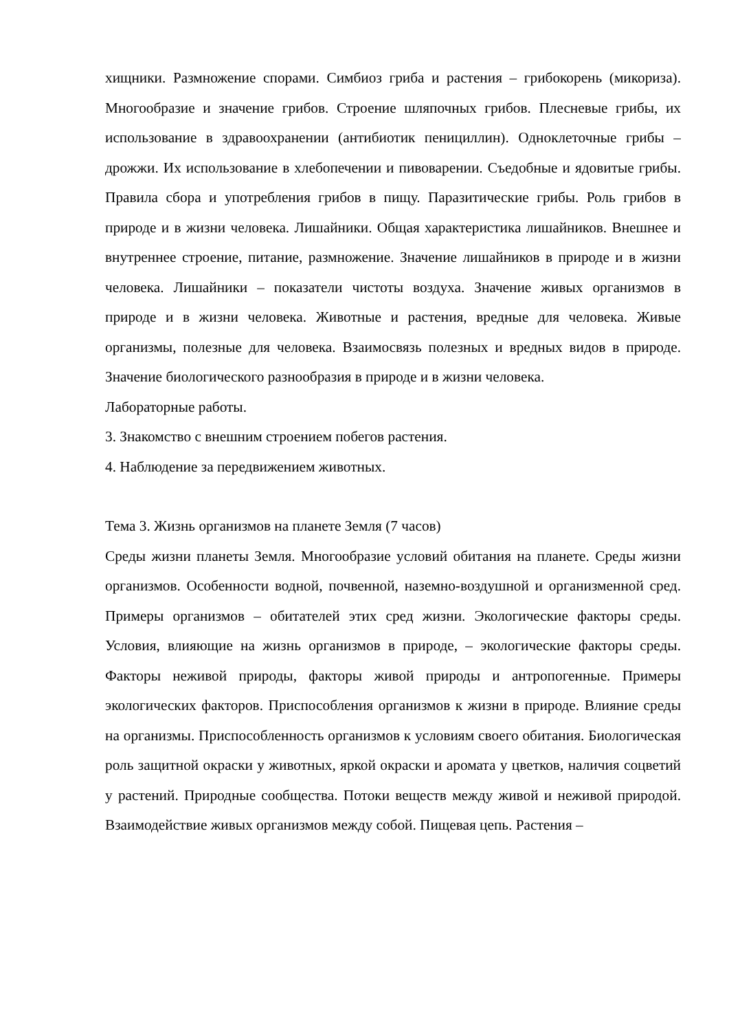хищники. Размножение спорами. Симбиоз гриба и растения – грибокорень (микориза). Многообразие и значение грибов. Строение шляпочных грибов. Плесневые грибы, их использование в здравоохранении (антибиотик пенициллин). Одноклеточные грибы – дрожжи. Их использование в хлебопечении и пивоварении. Съедобные и ядовитые грибы. Правила сбора и употребления грибов в пищу. Паразитические грибы. Роль грибов в природе и в жизни человека. Лишайники. Общая характеристика лишайников. Внешнее и внутреннее строение, питание, размножение. Значение лишайников в природе и в жизни человека. Лишайники – показатели чистоты воздуха. Значение живых организмов в природе и в жизни человека. Животные и растения, вредные для человека. Живые организмы, полезные для человека. Взаимосвязь полезных и вредных видов в природе. Значение биологического разнообразия в природе и в жизни человека.
Лабораторные работы.
3. Знакомство с внешним строением побегов растения.
4. Наблюдение за передвижением животных.
Тема 3. Жизнь организмов на планете Земля (7 часов)
Среды жизни планеты Земля. Многообразие условий обитания на планете. Среды жизни организмов. Особенности водной, почвенной, наземно-воздушной и организменной сред. Примеры организмов – обитателей этих сред жизни. Экологические факторы среды. Условия, влияющие на жизнь организмов в природе, – экологические факторы среды. Факторы неживой природы, факторы живой природы и антропогенные. Примеры экологических факторов. Приспособления организмов к жизни в природе. Влияние среды на организмы. Приспособленность организмов к условиям своего обитания. Биологическая роль защитной окраски у животных, яркой окраски и аромата у цветков, наличия соцветий у растений. Природные сообщества. Потоки веществ между живой и неживой природой. Взаимодействие живых организмов между собой. Пищевая цепь. Растения –